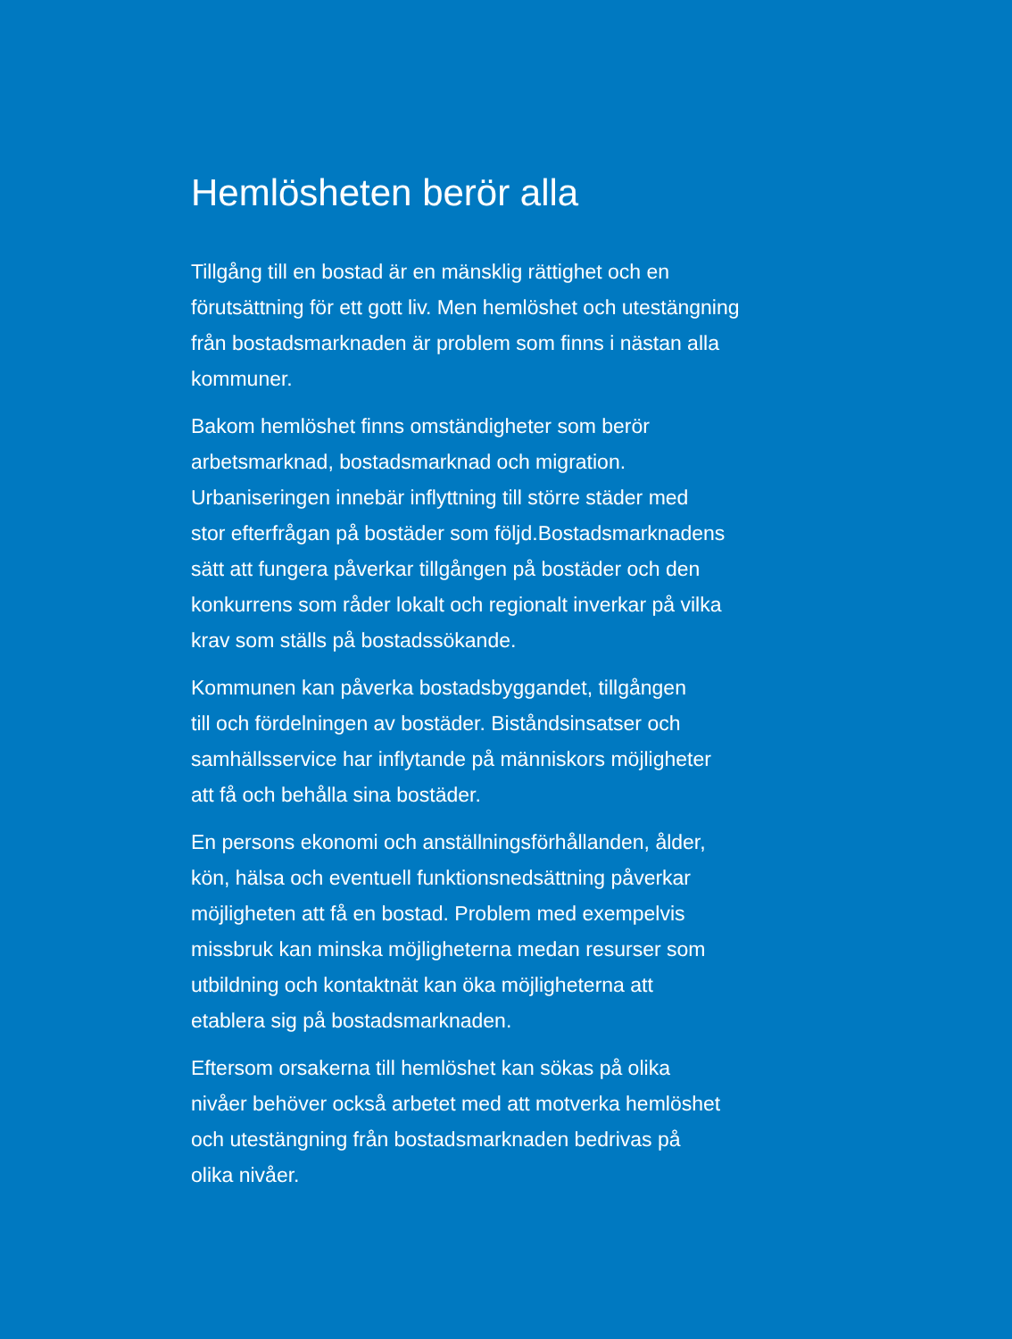Hemlösheten berör alla
Tillgång till en bostad är en mänsklig rättighet och en
förutsättning för ett gott liv. Men hemlöshet och utestängning
från bostadsmarknaden är problem som finns i nästan alla
kommuner.
Bakom hemlöshet finns omständigheter som berör
arbetsmarknad, bostadsmarknad och migration.
Urbaniseringen innebär inflyttning till större städer med
stor efterfrågan på bostäder som följd.Bostadsmarknadens
sätt att fungera påverkar tillgången på bostäder och den
konkurrens som råder lokalt och regionalt inverkar på vilka
krav som ställs på bostadssökande.
Kommunen kan påverka bostadsbyggandet, tillgången
till och fördelningen av bostäder. Biståndsinsatser och
samhällsservice har inflytande på människors möjligheter
att få och behålla sina bostäder.
En persons ekonomi och anställningsförhållanden, ålder,
kön, hälsa och eventuell funktionsnedsättning påverkar
möjligheten att få en bostad. Problem med exempelvis
missbruk kan minska möjligheterna medan resurser som
utbildning och kontaktnät kan öka möjligheterna att
etablera sig på bostadsmarknaden.
Eftersom orsakerna till hemlöshet kan sökas på olika
nivåer behöver också arbetet med att motverka hemlöshet
och utestängning från bostadsmarknaden bedrivas på
olika nivåer.